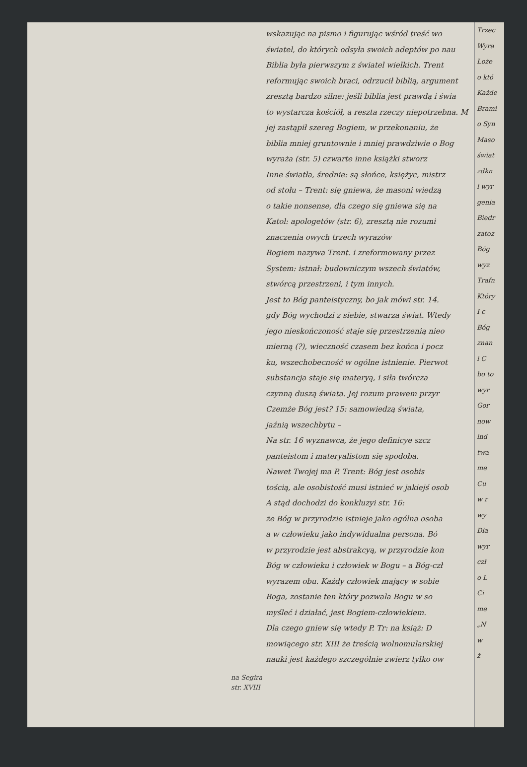na Segira
str. XVIII
wskazując na pismo i figurując wśród treść wo
światel, do których odsyła swoich adeptów po nau
Biblia była pierwszym z światel wielkich. Trent
reformując swoich braci, odrzucił biblią, argument
zresztą bardzo silne: jeśli biblia jest prawdą i świa
to wystarcza kościół, a reszta rzeczy niepotrzebna. M
jej zastąpił szereg Bogiem, w przekonaniu, że
biblia mniej gruntownie i mniej prawdziwie o Bog
wyraża (str. 5) czwarte inne książki stworz
Inne światła, średnie: są słońce, księżyc, mistrz
od stołu – Trent: się gniewa, że masoni wiedzą
o takie nonsense, dla czego się gniewa się na
Katol: apologetów (str. 6), zresztą nie rozumi
znaczenia owych trzech wyrazów
Bogiem nazywa Trent. i zreformowany przez
System: istnał: budowniczym wszech światów,
stwórcą przestrzeni, i tym innych.
Jest to Bóg panteistyczny, bo jak mówi str. 14.
gdy Bóg wychodzi z siebie, stwarza świat. Wtedy
jego nieskończoność staje się przestrzenią nieo
mierną (?), wieczność czasem bez końca i pocz
ku, wszechobecność w ogólne istnienie. Pierwot
substancja staje się materyą, i siła twórcza
czynną duszą świata. Jej rozum prawem przyr
Czemże Bóg jest? 15: samowiedzą świata,
jaźnią wszechbytu –
Na str. 16 wyznawca, że jego definicye szcz
panteistom i materyalistom się spodoba.
Nawet Twojej ma P. Trent: Bóg jest osobis
tością, ale osobistość musi istnieć w jakiejś osob
A stąd dochodzi do konkluzyi str. 16:
że Bóg w przyrodzie istnieje jako ogólna osoba
a w człowieku jako indywidualna persona. Bó
w przyrodzie jest abstrakcyą, w przyrodzie kon
Bóg w człowieku i człowiek w Bogu – a Bóg-czł
wyrazem obu. Każdy człowiek mający w sobie
Boga, zostanie ten który pozwala Bogu w so
myśleć i działać, jest Bogiem-człowiekiem.
Dla czego gniew się wtedy P. Tr: na książ: D
mowiącego str. XIII że treścią wolnomularskiej
nauki jest każdego szczególnie zwierz tylko ow
Trzec
Wyra
Loże
o któ
Każde
Brami
o Syn
Maso
świat
zdkn
i wyr
genia
Biedr
zatoz
Bóg
wyz
Trafn
Który
I c
Bóg
znan
i C
bo to
wyr
Gor
now
ind
twa
me
Cu
w r
wy
Dla
wyr
czł
o L
Ci
me
„N
w
ż